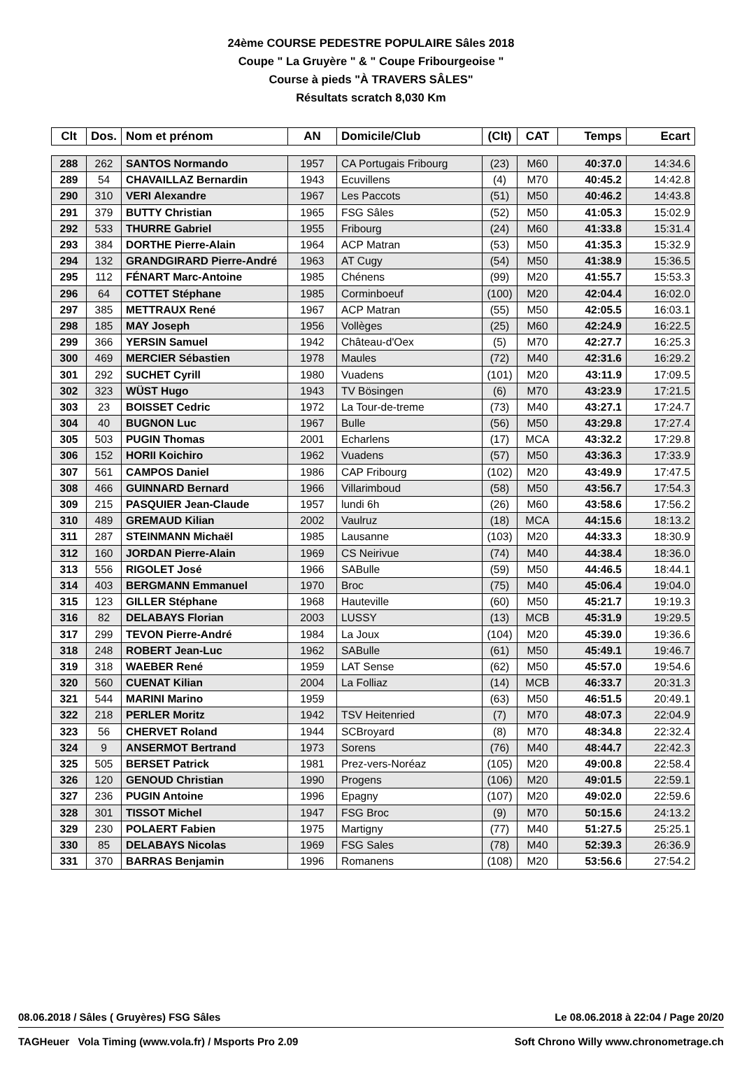24ème COURSE PEDESTRE POPULAIRE Sâles 2018
Coupe " La Gruyère " & " Coupe Fribourgeoise "
Course à pieds "À TRAVERS SÂLES"
Résultats scratch 8,030 Km
| Clt | Dos. | Nom et prénom | AN | Domicile/Club | (Clt) | CAT | Temps | Ecart |
| --- | --- | --- | --- | --- | --- | --- | --- | --- |
| 288 | 262 | SANTOS Normando | 1957 | CA Portugais Fribourg | (23) | M60 | 40:37.0 | 14:34.6 |
| 289 | 54 | CHAVAILLAZ Bernardin | 1943 | Ecuvillens | (4) | M70 | 40:45.2 | 14:42.8 |
| 290 | 310 | VERI Alexandre | 1967 | Les Paccots | (51) | M50 | 40:46.2 | 14:43.8 |
| 291 | 379 | BUTTY Christian | 1965 | FSG Sâles | (52) | M50 | 41:05.3 | 15:02.9 |
| 292 | 533 | THURRE Gabriel | 1955 | Fribourg | (24) | M60 | 41:33.8 | 15:31.4 |
| 293 | 384 | DORTHE Pierre-Alain | 1964 | ACP Matran | (53) | M50 | 41:35.3 | 15:32.9 |
| 294 | 132 | GRANDGIRARD Pierre-André | 1963 | AT Cugy | (54) | M50 | 41:38.9 | 15:36.5 |
| 295 | 112 | FÉNART Marc-Antoine | 1985 | Chénens | (99) | M20 | 41:55.7 | 15:53.3 |
| 296 | 64 | COTTET Stéphane | 1985 | Corminboeuf | (100) | M20 | 42:04.4 | 16:02.0 |
| 297 | 385 | METTRAUX René | 1967 | ACP Matran | (55) | M50 | 42:05.5 | 16:03.1 |
| 298 | 185 | MAY Joseph | 1956 | Vollèges | (25) | M60 | 42:24.9 | 16:22.5 |
| 299 | 366 | YERSIN Samuel | 1942 | Château-d'Oex | (5) | M70 | 42:27.7 | 16:25.3 |
| 300 | 469 | MERCIER Sébastien | 1978 | Maules | (72) | M40 | 42:31.6 | 16:29.2 |
| 301 | 292 | SUCHET Cyrill | 1980 | Vuadens | (101) | M20 | 43:11.9 | 17:09.5 |
| 302 | 323 | WÜST Hugo | 1943 | TV Bösingen | (6) | M70 | 43:23.9 | 17:21.5 |
| 303 | 23 | BOISSET Cedric | 1972 | La Tour-de-treme | (73) | M40 | 43:27.1 | 17:24.7 |
| 304 | 40 | BUGNON Luc | 1967 | Bulle | (56) | M50 | 43:29.8 | 17:27.4 |
| 305 | 503 | PUGIN Thomas | 2001 | Echarlens | (17) | MCA | 43:32.2 | 17:29.8 |
| 306 | 152 | HORII Koichiro | 1962 | Vuadens | (57) | M50 | 43:36.3 | 17:33.9 |
| 307 | 561 | CAMPOS Daniel | 1986 | CAP Fribourg | (102) | M20 | 43:49.9 | 17:47.5 |
| 308 | 466 | GUINNARD Bernard | 1966 | Villarimboud | (58) | M50 | 43:56.7 | 17:54.3 |
| 309 | 215 | PASQUIER Jean-Claude | 1957 | lundi 6h | (26) | M60 | 43:58.6 | 17:56.2 |
| 310 | 489 | GREMAUD Kilian | 2002 | Vaulruz | (18) | MCA | 44:15.6 | 18:13.2 |
| 311 | 287 | STEINMANN Michaël | 1985 | Lausanne | (103) | M20 | 44:33.3 | 18:30.9 |
| 312 | 160 | JORDAN Pierre-Alain | 1969 | CS Neirivue | (74) | M40 | 44:38.4 | 18:36.0 |
| 313 | 556 | RIGOLET José | 1966 | SABulle | (59) | M50 | 44:46.5 | 18:44.1 |
| 314 | 403 | BERGMANN Emmanuel | 1970 | Broc | (75) | M40 | 45:06.4 | 19:04.0 |
| 315 | 123 | GILLER Stéphane | 1968 | Hauteville | (60) | M50 | 45:21.7 | 19:19.3 |
| 316 | 82 | DELABAYS Florian | 2003 | LUSSY | (13) | MCB | 45:31.9 | 19:29.5 |
| 317 | 299 | TEVON Pierre-André | 1984 | La Joux | (104) | M20 | 45:39.0 | 19:36.6 |
| 318 | 248 | ROBERT Jean-Luc | 1962 | SABulle | (61) | M50 | 45:49.1 | 19:46.7 |
| 319 | 318 | WAEBER René | 1959 | LAT Sense | (62) | M50 | 45:57.0 | 19:54.6 |
| 320 | 560 | CUENAT Kilian | 2004 | La Folliaz | (14) | MCB | 46:33.7 | 20:31.3 |
| 321 | 544 | MARINI Marino | 1959 | | (63) | M50 | 46:51.5 | 20:49.1 |
| 322 | 218 | PERLER Moritz | 1942 | TSV Heitenried | (7) | M70 | 48:07.3 | 22:04.9 |
| 323 | 56 | CHERVET Roland | 1944 | SCBroyard | (8) | M70 | 48:34.8 | 22:32.4 |
| 324 | 9 | ANSERMOT Bertrand | 1973 | Sorens | (76) | M40 | 48:44.7 | 22:42.3 |
| 325 | 505 | BERSET Patrick | 1981 | Prez-vers-Noréaz | (105) | M20 | 49:00.8 | 22:58.4 |
| 326 | 120 | GENOUD Christian | 1990 | Progens | (106) | M20 | 49:01.5 | 22:59.1 |
| 327 | 236 | PUGIN Antoine | 1996 | Epagny | (107) | M20 | 49:02.0 | 22:59.6 |
| 328 | 301 | TISSOT Michel | 1947 | FSG Broc | (9) | M70 | 50:15.6 | 24:13.2 |
| 329 | 230 | POLAERT Fabien | 1975 | Martigny | (77) | M40 | 51:27.5 | 25:25.1 |
| 330 | 85 | DELABAYS Nicolas | 1969 | FSG Sales | (78) | M40 | 52:39.3 | 26:36.9 |
| 331 | 370 | BARRAS Benjamin | 1996 | Romanens | (108) | M20 | 53:56.6 | 27:54.2 |
08.06.2018 / Sâles ( Gruyères) FSG Sâles Le 08.06.2018 à 22:04 / Page 20/20
TAGHeuer Vola Timing (www.vola.fr) / Msports Pro 2.09 Soft Chrono Willy www.chronometrage.ch